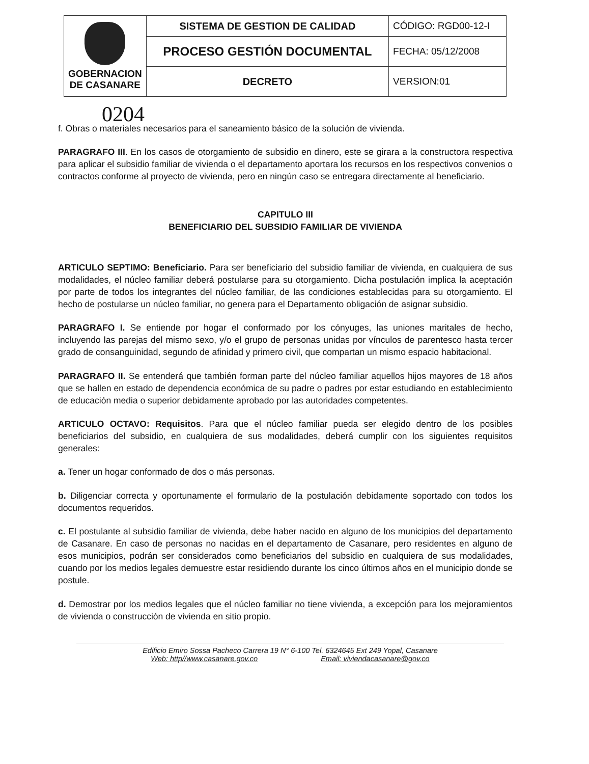| GOBERNACION DE CASANARE | SISTEMA DE GESTION DE CALIDAD | CÓDIGO: RGD00-12-I |
| | PROCESO GESTIÓN DOCUMENTAL | FECHA: 05/12/2008 |
| | DECRETO | VERSION:01 |
0204
f. Obras o materiales necesarios para el saneamiento básico de la solución de vivienda.
PARAGRAFO III. En los casos de otorgamiento de subsidio en dinero, este se girara a la constructora respectiva para aplicar el subsidio familiar de vivienda o el departamento aportara los recursos en los respectivos convenios o contractos conforme al proyecto de vivienda, pero en ningún caso se entregara directamente al beneficiario.
CAPITULO III
BENEFICIARIO DEL SUBSIDIO FAMILIAR DE VIVIENDA
ARTICULO SEPTIMO: Beneficiario. Para ser beneficiario del subsidio familiar de vivienda, en cualquiera de sus modalidades, el núcleo familiar deberá postularse para su otorgamiento. Dicha postulación implica la aceptación por parte de todos los integrantes del núcleo familiar, de las condiciones establecidas para su otorgamiento. El hecho de postularse un núcleo familiar, no genera para el Departamento obligación de asignar subsidio.
PARAGRAFO I. Se entiende por hogar el conformado por los cónyuges, las uniones maritales de hecho, incluyendo las parejas del mismo sexo, y/o el grupo de personas unidas por vínculos de parentesco hasta tercer grado de consanguinidad, segundo de afinidad y primero civil, que compartan un mismo espacio habitacional.
PARAGRAFO II. Se entenderá que también forman parte del núcleo familiar aquellos hijos mayores de 18 años que se hallen en estado de dependencia económica de su padre o padres por estar estudiando en establecimiento de educación media o superior debidamente aprobado por las autoridades competentes.
ARTICULO OCTAVO: Requisitos. Para que el núcleo familiar pueda ser elegido dentro de los posibles beneficiarios del subsidio, en cualquiera de sus modalidades, deberá cumplir con los siguientes requisitos generales:
a. Tener un hogar conformado de dos o más personas.
b. Diligenciar correcta y oportunamente el formulario de la postulación debidamente soportado con todos los documentos requeridos.
c. El postulante al subsidio familiar de vivienda, debe haber nacido en alguno de los municipios del departamento de Casanare. En caso de personas no nacidas en el departamento de Casanare, pero residentes en alguno de esos municipios, podrán ser considerados como beneficiarios del subsidio en cualquiera de sus modalidades, cuando por los medios legales demuestre estar residiendo durante los cinco últimos años en el municipio donde se postule.
d. Demostrar por los medios legales que el núcleo familiar no tiene vivienda, a excepción para los mejoramientos de vivienda o construcción de vivienda en sitio propio.
Edificio Emiro Sossa Pacheco Carrera 19 N° 6-100 Tel. 6324645 Ext 249 Yopal, Casanare
Web: http//www.casanare.gov.co Email: viviendacasanare@gov.co